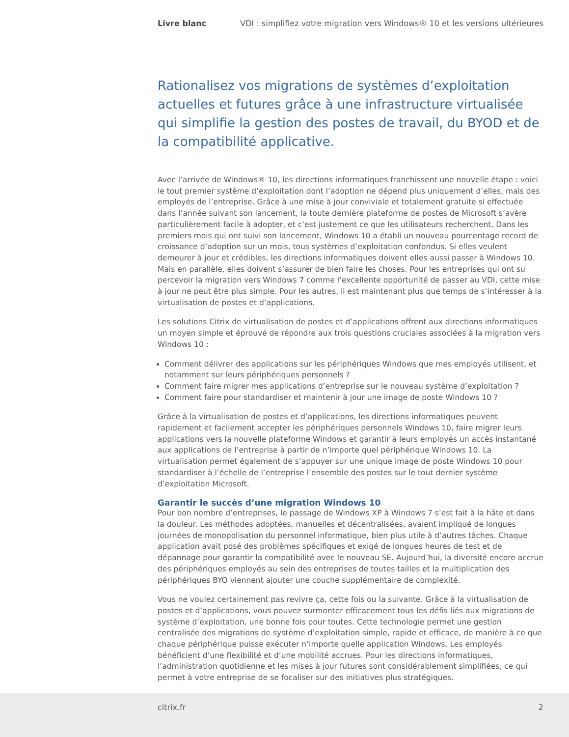Livre blanc VDI : simplifiez votre migration vers Windows® 10 et les versions ultérieures
Rationalisez vos migrations de systèmes d’exploitation actuelles et futures grâce à une infrastructure virtualisée qui simplifie la gestion des postes de travail, du BYOD et de la compatibilité applicative.
Avec l’arrivée de Windows® 10, les directions informatiques franchissent une nouvelle étape : voici le tout premier système d’exploitation dont l’adoption ne dépend plus uniquement d’elles, mais des employés de l’entreprise. Grâce à une mise à jour conviviale et totalement gratuite si effectuée dans l’année suivant son lancement, la toute dernière plateforme de postes de Microsoft s’avère particulièrement facile à adopter, et c’est justement ce que les utilisateurs recherchent. Dans les premiers mois qui ont suivi son lancement, Windows 10 a établi un nouveau pourcentage record de croissance d’adoption sur un mois, tous systèmes d’exploitation confondus. Si elles veulent demeurer à jour et crédibles, les directions informatiques doivent elles aussi passer à Windows 10. Mais en parallèle, elles doivent s’assurer de bien faire les choses. Pour les entreprises qui ont su percevoir la migration vers Windows 7 comme l’excellente opportunité de passer au VDI, cette mise à jour ne peut être plus simple. Pour les autres, il est maintenant plus que temps de s’intéresser à la virtualisation de postes et d’applications.
Les solutions Citrix de virtualisation de postes et d’applications offrent aux directions informatiques un moyen simple et éprouvé de répondre aux trois questions cruciales associées à la migration vers Windows 10 :
Comment délivrer des applications sur les périphériques Windows que mes employés utilisent, et notamment sur leurs périphériques personnels ?
Comment faire migrer mes applications d’entreprise sur le nouveau système d’exploitation ?
Comment faire pour standardiser et maintenir à jour une image de poste Windows 10 ?
Grâce à la virtualisation de postes et d’applications, les directions informatiques peuvent rapidement et facilement accepter les périphériques personnels Windows 10, faire migrer leurs applications vers la nouvelle plateforme Windows et garantir à leurs employés un accès instantané aux applications de l’entreprise à partir de n’importe quel périphérique Windows 10. La virtualisation permet également de s’appuyer sur une unique image de poste Windows 10 pour standardiser à l’échelle de l’entreprise l’ensemble des postes sur le tout dernier système d’exploitation Microsoft.
Garantir le succès d’une migration Windows 10
Pour bon nombre d’entreprises, le passage de Windows XP à Windows 7 s’est fait à la hâte et dans la douleur. Les méthodes adoptées, manuelles et décentralisées, avaient impliqué de longues journées de monopolisation du personnel informatique, bien plus utile à d’autres tâches. Chaque application avait posé des problèmes spécifiques et exigé de longues heures de test et de dépannage pour garantir la compatibilité avec le nouveau SE. Aujourd’hui, la diversité encore accrue des périphériques employés au sein des entreprises de toutes tailles et la multiplication des périphériques BYO viennent ajouter une couche supplémentaire de complexité.
Vous ne voulez certainement pas revivre ça, cette fois ou la suivante. Grâce à la virtualisation de postes et d’applications, vous pouvez surmonter efficacement tous les défis liés aux migrations de système d’exploitation, une bonne fois pour toutes. Cette technologie permet une gestion centralisée des migrations de système d’exploitation simple, rapide et efficace, de manière à ce que chaque périphérique puisse exécuter n’importe quelle application Windows. Les employés bénéficient d’une flexibilité et d’une mobilité accrues. Pour les directions informatiques, l’administration quotidienne et les mises à jour futures sont considérablement simplifiées, ce qui permet à votre entreprise de se focaliser sur des initiatives plus stratégiques.
citrix.fr 2